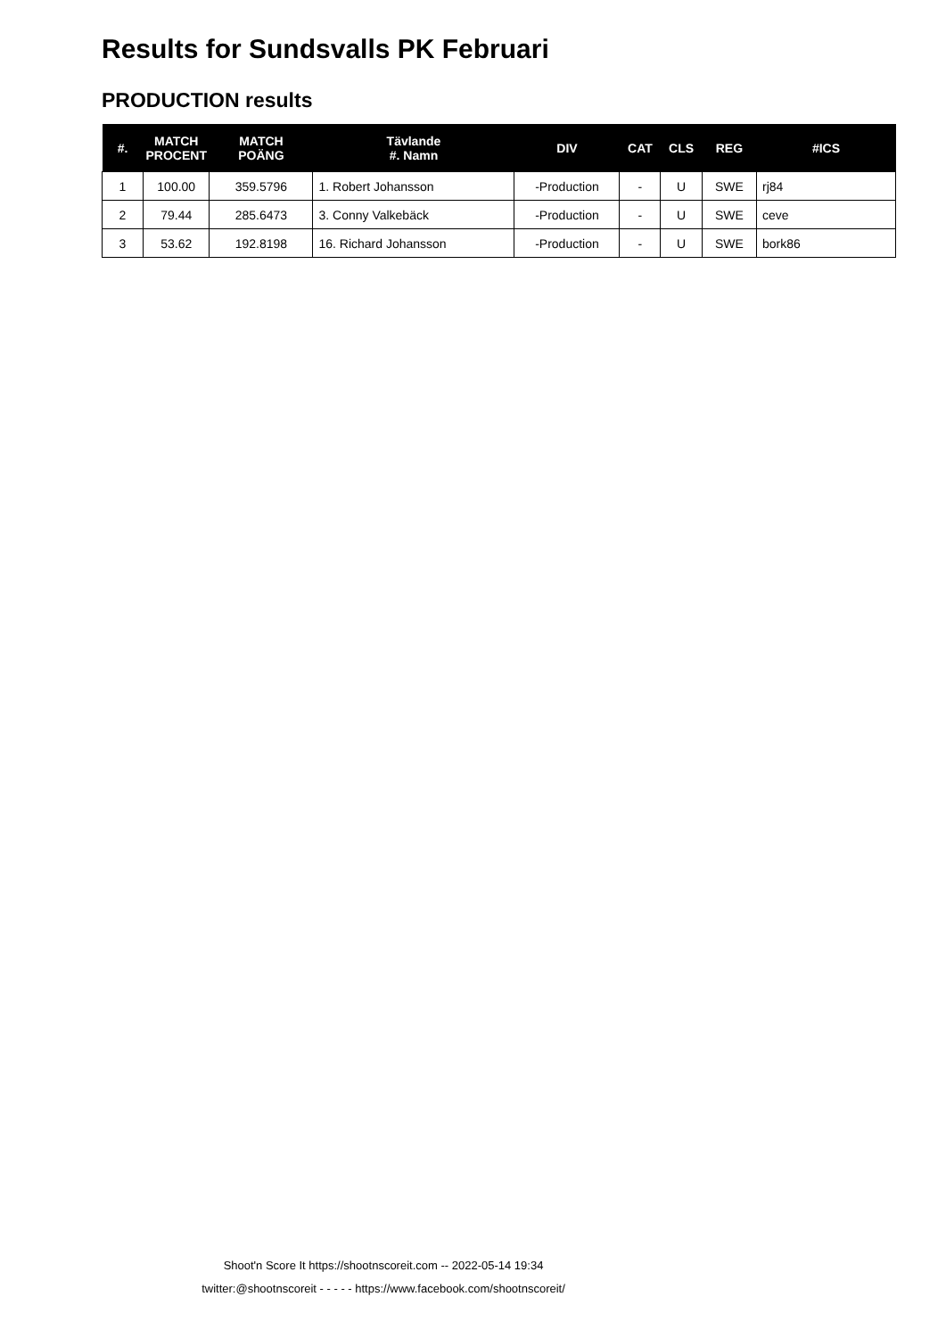Results for Sundsvalls PK Februari
PRODUCTION results
| #. | MATCH PROCENT | MATCH POÄNG | Tävlande #. Namn | DIV | CAT | CLS | REG | #ICS |
| --- | --- | --- | --- | --- | --- | --- | --- | --- |
| 1 | 100.00 | 359.5796 | 1. Robert Johansson | -Production | - | U | SWE | rj84 |
| 2 | 79.44 | 285.6473 | 3. Conny Valkebäck | -Production | - | U | SWE | ceve |
| 3 | 53.62 | 192.8198 | 16. Richard Johansson | -Production | - | U | SWE | bork86 |
Shoot'n Score It https://shootnscoreit.com -- 2022-05-14 19:34
twitter:@shootnscoreit - - - - - https://www.facebook.com/shootnscoreit/